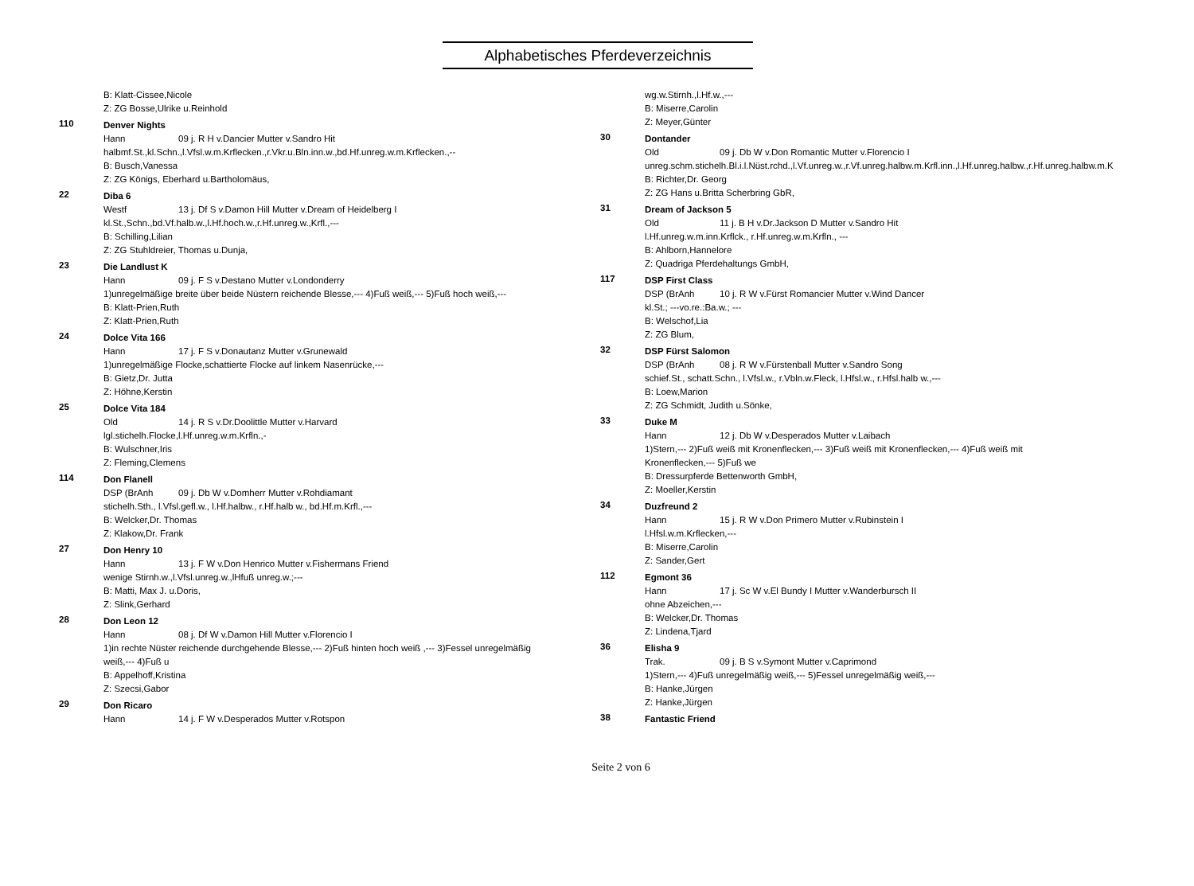Alphabetisches Pferdeverzeichnis
B: Klatt-Cissee,Nicole
Z: ZG Bosse,Ulrike u.Reinhold
110
Denver Nights
Hann 09 j. R H v.Dancier Mutter v.Sandro Hit
halbmf.St.,kl.Schn.,l.Vfsl.w.m.Krflecken.,r.Vkr.u.Bln.inn.w.,bd.Hf.unreg.w.m.Krflecken.,--
B: Busch,Vanessa
Z: ZG Königs, Eberhard u.Bartholomäus,
22
Diba 6
Westf 13 j. Df S v.Damon Hill Mutter v.Dream of Heidelberg I
kl.St.,Schn.,bd.Vf.halb.w.,l.Hf.hoch.w.,r.Hf.unreg.w.,Krfl.,---
B: Schilling,Lilian
Z: ZG Stuhldreier, Thomas u.Dunja,
23
Die Landlust K
Hann 09 j. F S v.Destano Mutter v.Londonderry
1)unregelmäßige breite über beide Nüstern reichende Blesse,--- 4)Fuß weiß,--- 5)Fuß hoch weiß,---
B: Klatt-Prien,Ruth
Z: Klatt-Prien,Ruth
24
Dolce Vita 166
Hann 17 j. F S v.Donautanz Mutter v.Grunewald
1)unregelmäßige Flocke,schattierte Flocke auf linkem Nasenrücke,---
B: Gietz,Dr. Jutta
Z: Höhne,Kerstin
25
Dolce Vita 184
Old 14 j. R S v.Dr.Doolittle Mutter v.Harvard
lgl.stichelh.Flocke,l.Hf.unreg.w.m.Krfln.,-
B: Wulschner,Iris
Z: Fleming,Clemens
114
Don Flanell
DSP (BrAnh 09 j. Db W v.Domherr Mutter v.Rohdiamant
stichelh.Sth., l.Vfsl.gefl.w., l.Hf.halbw., r.Hf.halb w., bd.Hf.m.Krfl.,---
B: Welcker,Dr. Thomas
Z: Klakow,Dr. Frank
27
Don Henry 10
Hann 13 j. F W v.Don Henrico Mutter v.Fishermans Friend
wenige Stirnh.w.,l.Vfsl.unreg.w.,lHfuß unreg.w.;---
B: Matti, Max J. u.Doris,
Z: Slink,Gerhard
28
Don Leon 12
Hann 08 j. Df W v.Damon Hill Mutter v.Florencio I
1)in rechte Nüster reichende durchgehende Blesse,--- 2)Fuß hinten hoch weiß ,--- 3)Fessel unregelmäßig weiß,--- 4)Fuß u
B: Appelhoff,Kristina
Z: Szecsi,Gabor
29
Don Ricaro
Hann 14 j. F W v.Desperados Mutter v.Rotspon
wg.w.Stirnh.,l.Hf.w.,---
B: Miserre,Carolin
Z: Meyer,Günter
30
Dontander
Old 09 j. Db W v.Don Romantic Mutter v.Florencio I
unreg.schm.stichelh.Bl.i.l.Nüst.rchd.,l.Vf.unreg.w.,r.Vf.unreg.halbw.m.Krfl.inn.,l.Hf.unreg.halbw.,r.Hf.unreg.halbw.m.K
B: Richter,Dr. Georg
Z: ZG Hans u.Britta Scherbring GbR,
31
Dream of Jackson 5
Old 11 j. B H v.Dr.Jackson D Mutter v.Sandro Hit
l.Hf.unreg.w.m.inn.Krflck., r.Hf.unreg.w.m.Krfln., ---
B: Ahlborn,Hannelore
Z: Quadriga Pferdehaltungs GmbH,
117
DSP First Class
DSP (BrAnh 10 j. R W v.Fürst Romancier Mutter v.Wind Dancer
kl.St.; ---vo.re.:Ba.w.; ---
B: Welschof,Lia
Z: ZG Blum,
32
DSP Fürst Salomon
DSP (BrAnh 08 j. R W v.Fürstenball Mutter v.Sandro Song
schief.St., schatt.Schn., l.Vfsl.w., r.Vbln.w.Fleck, l.Hfsl.w., r.Hfsl.halb w.,---
B: Loew,Marion
Z: ZG Schmidt, Judith u.Sönke,
33
Duke M
Hann 12 j. Db W v.Desperados Mutter v.Laibach
1)Stern,--- 2)Fuß weiß mit Kronenflecken,--- 3)Fuß weiß mit Kronenflecken,--- 4)Fuß weiß mit Kronenflecken,--- 5)Fuß we
B: Dressurpferde Bettenworth GmbH,
Z: Moeller,Kerstin
34
Duzfreund 2
Hann 15 j. R W v.Don Primero Mutter v.Rubinstein I
l.Hfsl.w.m.Krflecken,---
B: Miserre,Carolin
Z: Sander,Gert
112
Egmont 36
Hann 17 j. Sc W v.El Bundy I Mutter v.Wanderbursch II
ohne Abzeichen,---
B: Welcker,Dr. Thomas
Z: Lindena,Tjard
36
Elisha 9
Trak. 09 j. B S v.Symont Mutter v.Caprimond
1)Stern,--- 4)Fuß unregelmäßig weiß,--- 5)Fessel unregelmäßig weiß,---
B: Hanke,Jürgen
Z: Hanke,Jürgen
38
Fantastic Friend
Seite 2 von 6